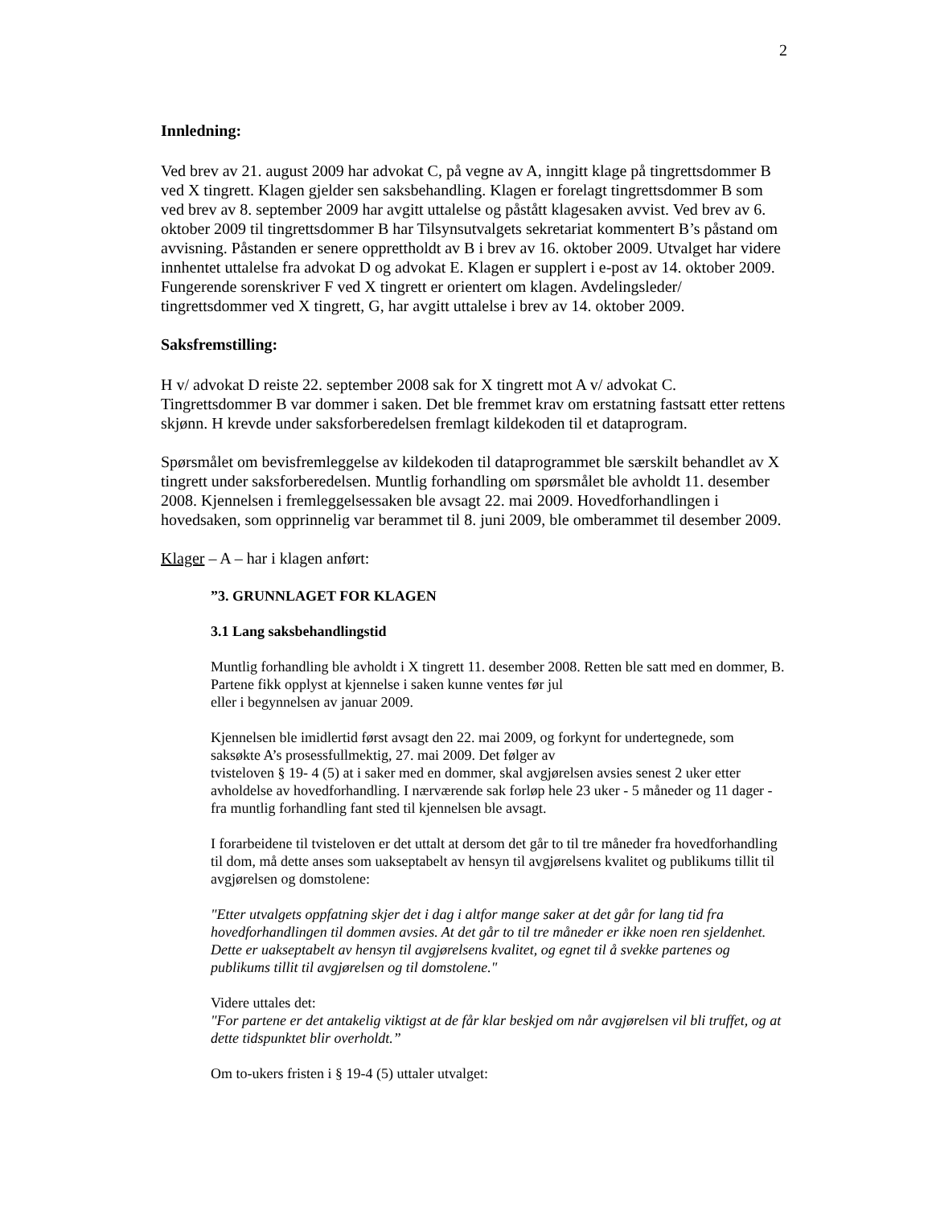2
Innledning:
Ved brev av 21. august 2009 har advokat C, på vegne av A, inngitt klage på tingrettsdommer B ved X tingrett. Klagen gjelder sen saksbehandling. Klagen er forelagt tingrettsdommer B som ved brev av 8. september 2009 har avgitt uttalelse og påstått klagesaken avvist. Ved brev av 6. oktober 2009 til tingrettsdommer B har Tilsynsutvalgets sekretariat kommentert B’s påstand om avvisning. Påstanden er senere opprettholdt av B i brev av 16. oktober 2009. Utvalget har videre innhentet uttalelse fra advokat D og advokat E. Klagen er supplert i e-post av 14. oktober 2009. Fungerende sorenskriver F ved X tingrett er orientert om klagen. Avdelingsleder/ tingrettsdommer ved X tingrett, G, har avgitt uttalelse i brev av 14. oktober 2009.
Saksfremstilling:
H v/ advokat D reiste 22. september 2008 sak for X tingrett mot A v/ advokat C. Tingrettsdommer B var dommer i saken. Det ble fremmet krav om erstatning fastsatt etter rettens skjønn. H krevde under saksforberedelsen fremlagt kildekoden til et dataprogram.
Spørsmålet om bevisfremleggelse av kildekoden til dataprogrammet ble særskilt behandlet av X tingrett under saksforberedelsen. Muntlig forhandling om spørsmålet ble avholdt 11. desember 2008. Kjennelsen i fremleggelsessaken ble avsagt 22. mai 2009. Hovedforhandlingen i hovedsaken, som opprinnelig var berammet til 8. juni 2009, ble omberammet til desember 2009.
Klager – A – har i klagen anført:
”3. GRUNNLAGET FOR KLAGEN
3.1 Lang saksbehandlingstid
Muntlig forhandling ble avholdt i X tingrett 11. desember 2008. Retten ble satt med en dommer, B. Partene fikk opplyst at kjennelse i saken kunne ventes før jul
eller i begynnelsen av januar 2009.
Kjennelsen ble imidlertid først avsagt den 22. mai 2009, og forkynt for undertegnede, som saksøkte A’s prosessfullmektig, 27. mai 2009. Det følger av
tvisteloven § 19- 4 (5) at i saker med en dommer, skal avgjørelsen avsies senest 2 uker etter avholdelse av hovedforhandling. I nærværende sak forløp hele 23 uker - 5 måneder og 11 dager - fra muntlig forhandling fant sted til kjennelsen ble avsagt.
I forarbeidene til tvisteloven er det uttalt at dersom det går to til tre måneder fra hovedforhandling til dom, må dette anses som uakseptabelt av hensyn til avgjørelsens kvalitet og publikums tillit til avgjørelsen og domstolene:
"Etter utvalgets oppfatning skjer det i dag i altfor mange saker at det går for lang tid fra hovedforhandlingen til dommen avsies. At det går to til tre måneder er ikke noen ren sjeldenhet. Dette er uakseptabelt av hensyn til avgjørelsens kvalitet, og egnet til å svekke partenes og publikums tillit til avgjørelsen og til domstolene."
Videre uttales det:
"For partene er det antakelig viktigst at de får klar beskjed om når avgjørelsen vil bli truffet, og at dette tidspunktet blir overholdt.”
Om to-ukers fristen i § 19-4 (5) uttaler utvalget: